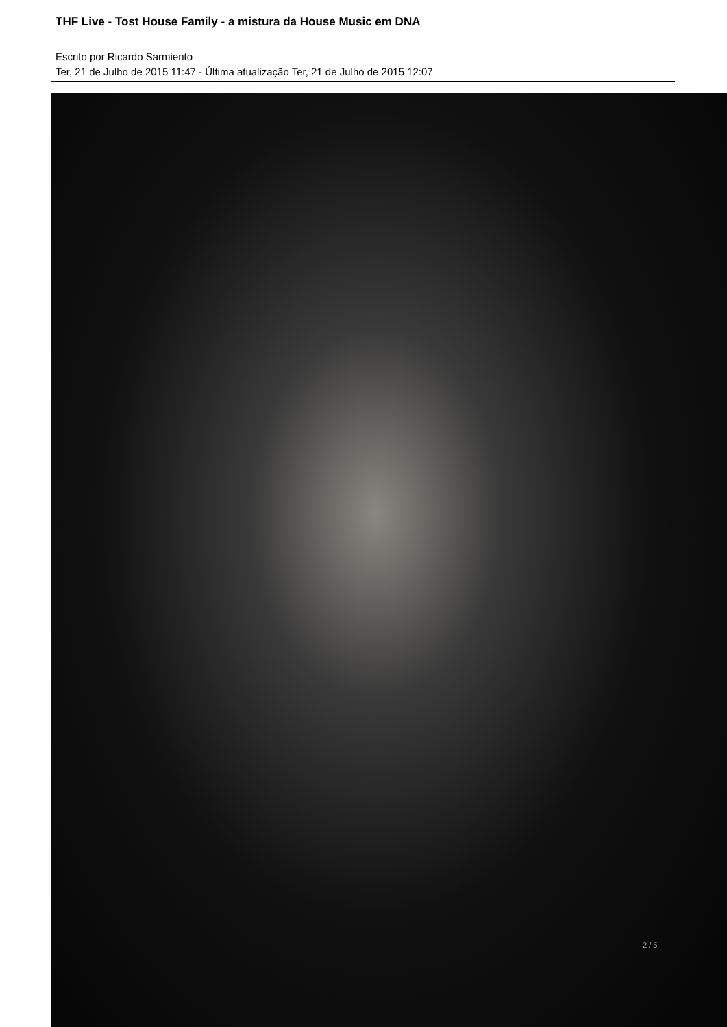THF Live - Tost House Family - a mistura da House Music em DNA
Escrito por Ricardo Sarmiento
Ter, 21 de Julho de 2015 11:47 - Última atualização Ter, 21 de Julho de 2015 12:07
2 / 5